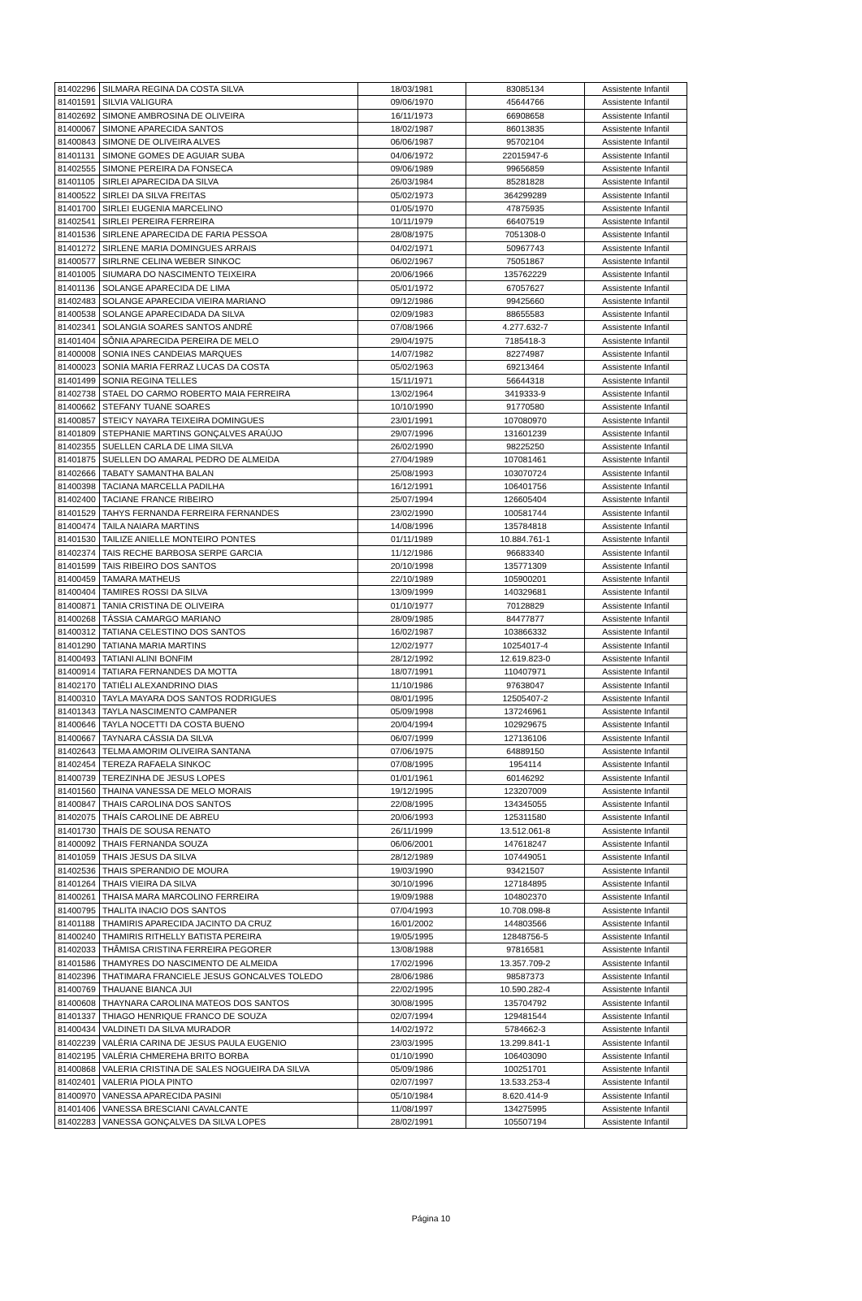| 81402296 | SILMARA REGINA DA COSTA SILVA | 18/03/1981 | 83085134 | Assistente Infantil |
| 81401591 | SILVIA VALIGURA | 09/06/1970 | 45644766 | Assistente Infantil |
| 81402692 | SIMONE AMBROSINA DE OLIVEIRA | 16/11/1973 | 66908658 | Assistente Infantil |
| 81400067 | SIMONE APARECIDA SANTOS | 18/02/1987 | 86013835 | Assistente Infantil |
| 81400843 | SIMONE DE OLIVEIRA ALVES | 06/06/1987 | 95702104 | Assistente Infantil |
| 81401131 | SIMONE GOMES DE AGUIAR SUBA | 04/06/1972 | 22015947-6 | Assistente Infantil |
| 81402555 | SIMONE PEREIRA DA FONSECA | 09/06/1989 | 99656859 | Assistente Infantil |
| 81401105 | SIRLEI APARECIDA DA SILVA | 26/03/1984 | 85281828 | Assistente Infantil |
| 81400522 | SIRLEI DA SILVA FREITAS | 05/02/1973 | 364299289 | Assistente Infantil |
| 81401700 | SIRLEI EUGENIA MARCELINO | 01/05/1970 | 47875935 | Assistente Infantil |
| 81402541 | SIRLEI PEREIRA FERREIRA | 10/11/1979 | 66407519 | Assistente Infantil |
| 81401536 | SIRLENE APARECIDA DE FARIA PESSOA | 28/08/1975 | 7051308-0 | Assistente Infantil |
| 81401272 | SIRLENE MARIA DOMINGUES ARRAIS | 04/02/1971 | 50967743 | Assistente Infantil |
| 81400577 | SIRLRNE CELINA WEBER SINKOC | 06/02/1967 | 75051867 | Assistente Infantil |
| 81401005 | SIUMARA DO NASCIMENTO TEIXEIRA | 20/06/1966 | 135762229 | Assistente Infantil |
| 81401136 | SOLANGE APARECIDA DE LIMA | 05/01/1972 | 67057627 | Assistente Infantil |
| 81402483 | SOLANGE APARECIDA VIEIRA MARIANO | 09/12/1986 | 99425660 | Assistente Infantil |
| 81400538 | SOLANGE APARECIDADA DA SILVA | 02/09/1983 | 88655583 | Assistente Infantil |
| 81402341 | SOLANGIA SOARES SANTOS ANDRÉ | 07/08/1966 | 4.277.632-7 | Assistente Infantil |
| 81401404 | SÔNIA APARECIDA PEREIRA DE MELO | 29/04/1975 | 7185418-3 | Assistente Infantil |
| 81400008 | SONIA INES CANDEIAS MARQUES | 14/07/1982 | 82274987 | Assistente Infantil |
| 81400023 | SONIA MARIA FERRAZ LUCAS DA COSTA | 05/02/1963 | 69213464 | Assistente Infantil |
| 81401499 | SONIA REGINA TELLES | 15/11/1971 | 56644318 | Assistente Infantil |
| 81402738 | STAEL DO CARMO ROBERTO MAIA FERREIRA | 13/02/1964 | 3419333-9 | Assistente Infantil |
| 81400662 | STEFANY TUANE SOARES | 10/10/1990 | 91770580 | Assistente Infantil |
| 81400857 | STEICY NAYARA TEIXEIRA DOMINGUES | 23/01/1991 | 107080970 | Assistente Infantil |
| 81401809 | STEPHANIE MARTINS GONÇALVES ARAÚJO | 29/07/1996 | 131601239 | Assistente Infantil |
| 81402355 | SUELLEN CARLA DE LIMA SILVA | 26/02/1990 | 98225250 | Assistente Infantil |
| 81401875 | SUELLEN DO AMARAL PEDRO DE ALMEIDA | 27/04/1989 | 107081461 | Assistente Infantil |
| 81402666 | TABATY SAMANTHA BALAN | 25/08/1993 | 103070724 | Assistente Infantil |
| 81400398 | TACIANA MARCELLA PADILHA | 16/12/1991 | 106401756 | Assistente Infantil |
| 81402400 | TACIANE FRANCE RIBEIRO | 25/07/1994 | 126605404 | Assistente Infantil |
| 81401529 | TAHYS FERNANDA FERREIRA FERNANDES | 23/02/1990 | 100581744 | Assistente Infantil |
| 81400474 | TAILA NAIARA MARTINS | 14/08/1996 | 135784818 | Assistente Infantil |
| 81401530 | TAILIZE ANIELLE MONTEIRO PONTES | 01/11/1989 | 10.884.761-1 | Assistente Infantil |
| 81402374 | TAIS RECHE BARBOSA SERPE GARCIA | 11/12/1986 | 96683340 | Assistente Infantil |
| 81401599 | TAIS RIBEIRO DOS SANTOS | 20/10/1998 | 135771309 | Assistente Infantil |
| 81400459 | TAMARA MATHEUS | 22/10/1989 | 105900201 | Assistente Infantil |
| 81400404 | TAMIRES ROSSI DA SILVA | 13/09/1999 | 140329681 | Assistente Infantil |
| 81400871 | TANIA CRISTINA DE OLIVEIRA | 01/10/1977 | 70128829 | Assistente Infantil |
| 81400268 | TÁSSIA CAMARGO MARIANO | 28/09/1985 | 84477877 | Assistente Infantil |
| 81400312 | TATIANA CELESTINO DOS SANTOS | 16/02/1987 | 103866332 | Assistente Infantil |
| 81401290 | TATIANA MARIA MARTINS | 12/02/1977 | 10254017-4 | Assistente Infantil |
| 81400493 | TATIANI ALINI BONFIM | 28/12/1992 | 12.619.823-0 | Assistente Infantil |
| 81400914 | TATIARA FERNANDES DA MOTTA | 18/07/1991 | 110407971 | Assistente Infantil |
| 81402170 | TATIÉLI ALEXANDRINO DIAS | 11/10/1986 | 97638047 | Assistente Infantil |
| 81400310 | TAYLA MAYARA DOS SANTOS RODRIGUES | 08/01/1995 | 12505407-2 | Assistente Infantil |
| 81401343 | TAYLA NASCIMENTO CAMPANER | 05/09/1998 | 137246961 | Assistente Infantil |
| 81400646 | TAYLA NOCETTI DA COSTA BUENO | 20/04/1994 | 102929675 | Assistente Infantil |
| 81400667 | TAYNARA CÁSSIA DA SILVA | 06/07/1999 | 127136106 | Assistente Infantil |
| 81402643 | TELMA AMORIM OLIVEIRA SANTANA | 07/06/1975 | 64889150 | Assistente Infantil |
| 81402454 | TEREZA RAFAELA SINKOC | 07/08/1995 | 1954114 | Assistente Infantil |
| 81400739 | TEREZINHA DE JESUS LOPES | 01/01/1961 | 60146292 | Assistente Infantil |
| 81401560 | THAINA VANESSA DE MELO MORAIS | 19/12/1995 | 123207009 | Assistente Infantil |
| 81400847 | THAIS CAROLINA DOS SANTOS | 22/08/1995 | 134345055 | Assistente Infantil |
| 81402075 | THAÍS CAROLINE DE ABREU | 20/06/1993 | 125311580 | Assistente Infantil |
| 81401730 | THAÍS DE SOUSA RENATO | 26/11/1999 | 13.512.061-8 | Assistente Infantil |
| 81400092 | THAIS FERNANDA SOUZA | 06/06/2001 | 147618247 | Assistente Infantil |
| 81401059 | THAIS JESUS DA SILVA | 28/12/1989 | 107449051 | Assistente Infantil |
| 81402536 | THAIS SPERANDIO DE MOURA | 19/03/1990 | 93421507 | Assistente Infantil |
| 81401264 | THAIS VIEIRA DA SILVA | 30/10/1996 | 127184895 | Assistente Infantil |
| 81400261 | THAISA MARA MARCOLINO FERREIRA | 19/09/1988 | 104802370 | Assistente Infantil |
| 81400795 | THALITA INACIO DOS SANTOS | 07/04/1993 | 10.708.098-8 | Assistente Infantil |
| 81401188 | THAMIRIS APARECIDA JACINTO DA CRUZ | 16/01/2002 | 144803566 | Assistente Infantil |
| 81400240 | THAMIRIS RITHELLY BATISTA PEREIRA | 19/05/1995 | 12848756-5 | Assistente Infantil |
| 81402033 | THÂMISA CRISTINA FERREIRA PEGORER | 13/08/1988 | 97816581 | Assistente Infantil |
| 81401586 | THAMYRES DO NASCIMENTO DE ALMEIDA | 17/02/1996 | 13.357.709-2 | Assistente Infantil |
| 81402396 | THATIMARA FRANCIELE JESUS GONCALVES TOLEDO | 28/06/1986 | 98587373 | Assistente Infantil |
| 81400769 | THAUANE BIANCA JUI | 22/02/1995 | 10.590.282-4 | Assistente Infantil |
| 81400608 | THAYNARA CAROLINA MATEOS DOS SANTOS | 30/08/1995 | 135704792 | Assistente Infantil |
| 81401337 | THIAGO HENRIQUE FRANCO DE SOUZA | 02/07/1994 | 129481544 | Assistente Infantil |
| 81400434 | VALDINETI DA SILVA MURADOR | 14/02/1972 | 5784662-3 | Assistente Infantil |
| 81402239 | VALÉRIA CARINA DE JESUS PAULA EUGENIO | 23/03/1995 | 13.299.841-1 | Assistente Infantil |
| 81402195 | VALÉRIA CHMEREHA BRITO BORBA | 01/10/1990 | 106403090 | Assistente Infantil |
| 81400868 | VALERIA CRISTINA DE SALES NOGUEIRA DA SILVA | 05/09/1986 | 100251701 | Assistente Infantil |
| 81402401 | VALERIA PIOLA PINTO | 02/07/1997 | 13.533.253-4 | Assistente Infantil |
| 81400970 | VANESSA APARECIDA PASINI | 05/10/1984 | 8.620.414-9 | Assistente Infantil |
| 81401406 | VANESSA BRESCIANI CAVALCANTE | 11/08/1997 | 134275995 | Assistente Infantil |
| 81402283 | VANESSA GONÇALVES DA SILVA LOPES | 28/02/1991 | 105507194 | Assistente Infantil |
Página 10